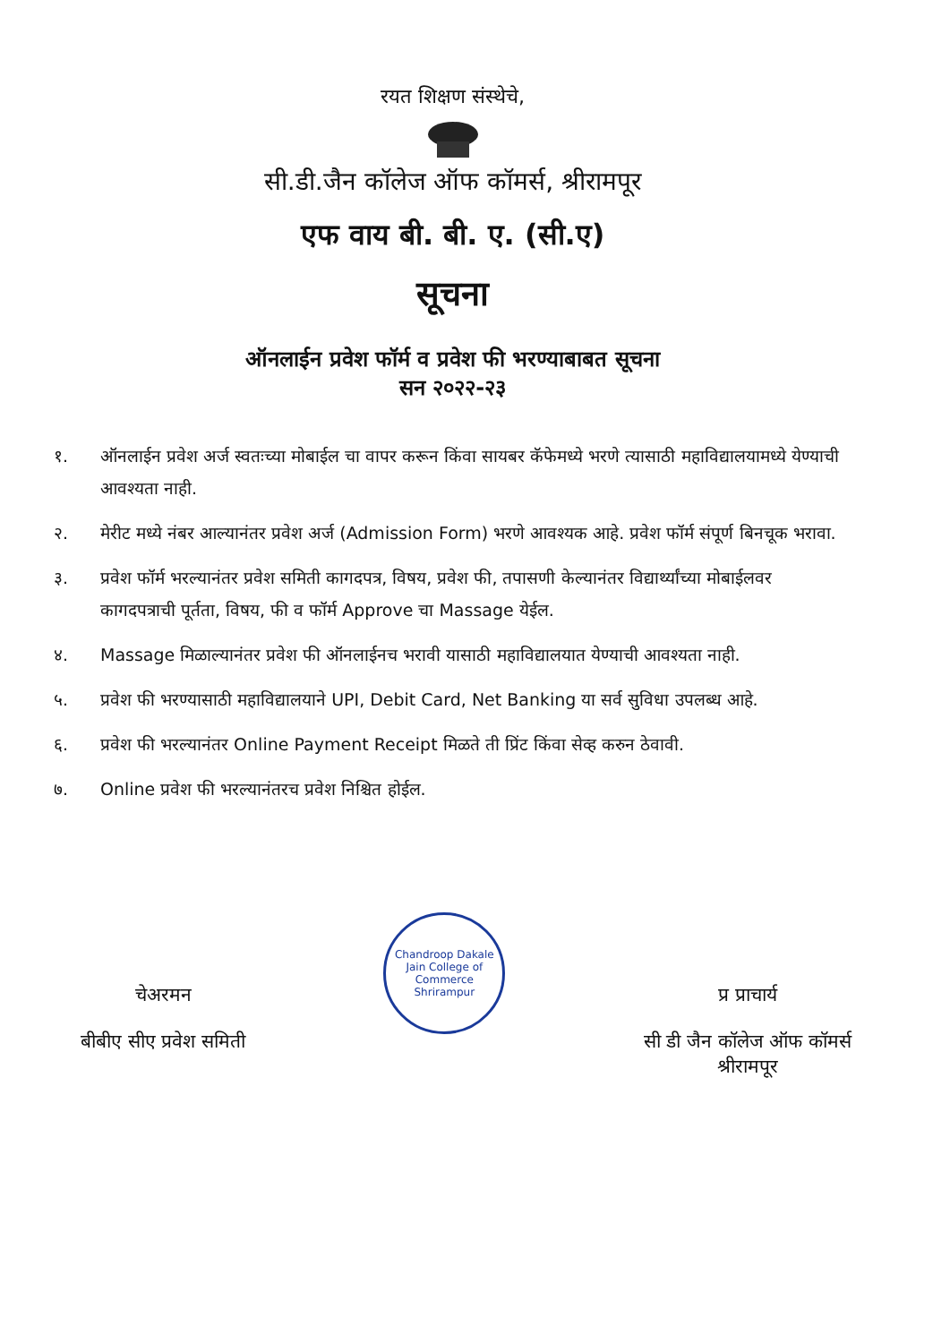रयत शिक्षण संस्थेचे,
सी.डी.जैन कॉलेज ऑफ कॉमर्स, श्रीरामपूर
एफ वाय बी. बी. ए. (सी.ए)
सूचना
ऑनलाईन प्रवेश फॉर्म व प्रवेश फी भरण्याबाबत सूचना
सन २०२२-२३
१. ऑनलाईन प्रवेश अर्ज स्वतःच्या मोबाईल चा वापर करून किंवा सायबर कॅफेमध्ये भरणे त्यासाठी महाविद्यालयामध्ये येण्याची आवश्यता नाही.
२. मेरीट मध्ये नंबर आल्यानंतर प्रवेश अर्ज (Admission Form) भरणे आवश्यक आहे. प्रवेश फॉर्म संपूर्ण बिनचूक भरावा.
३. प्रवेश फॉर्म भरल्यानंतर प्रवेश समिती कागदपत्र, विषय, प्रवेश फी, तपासणी केल्यानंतर विद्यार्थ्यांच्या मोबाईलवर कागदपत्राची पूर्तता, विषय, फी व फॉर्म Approve चा Massage येईल.
४. Massage मिळाल्यानंतर प्रवेश फी ऑनलाईनच भरावी यासाठी महाविद्यालयात येण्याची आवश्यता नाही.
५. प्रवेश फी भरण्यासाठी महाविद्यालयाने UPI, Debit Card, Net Banking या सर्व सुविधा उपलब्ध आहे.
६. प्रवेश फी भरल्यानंतर Online Payment Receipt मिळते ती प्रिंट किंवा सेव्ह करुन ठेवावी.
७. Online प्रवेश फी भरल्यानंतरच प्रवेश निश्चित होईल.
चेअरमन
बीबीए सीए प्रवेश समिती
Chandroop Dakale Jain College of Commerce
Shrirampur
प्र प्राचार्य
सी डी जैन कॉलेज ऑफ कॉमर्स
श्रीरामपूर